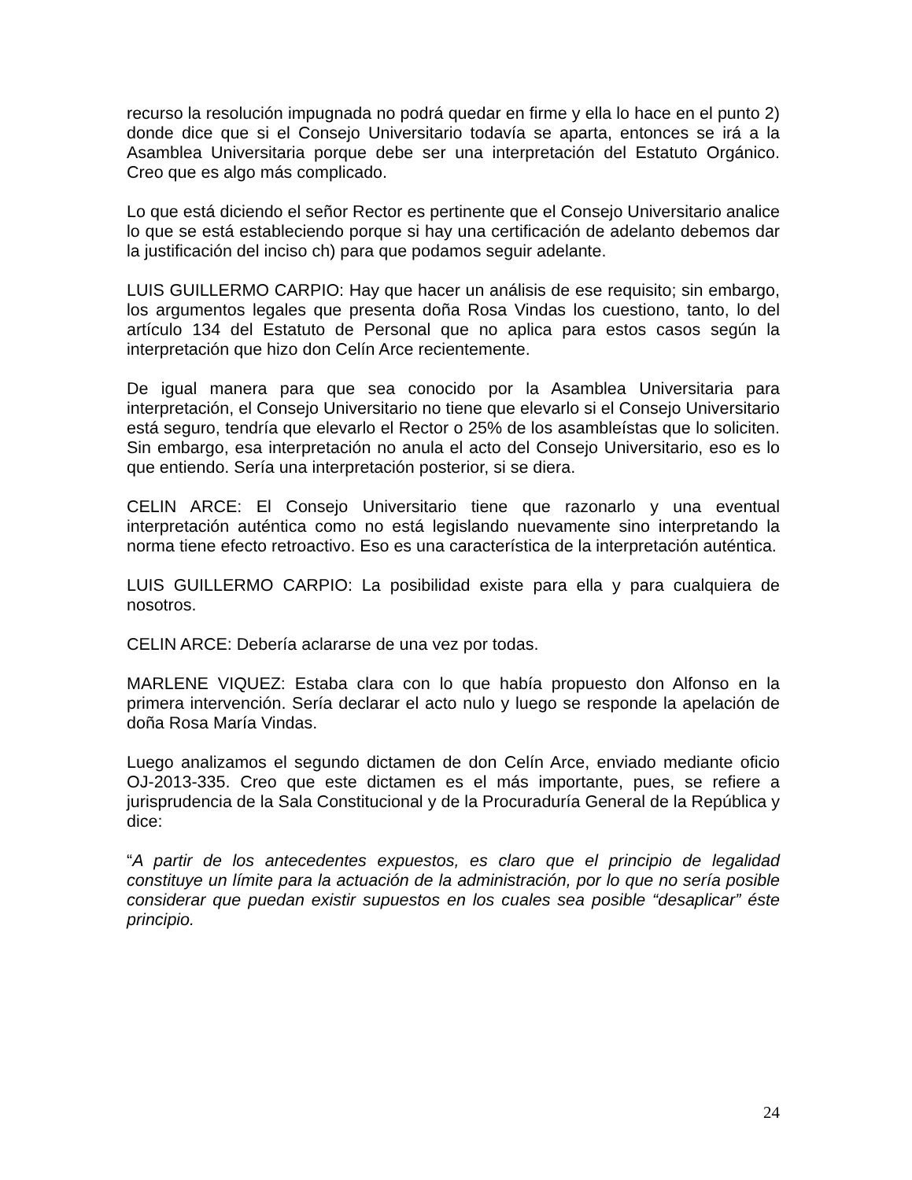recurso la resolución impugnada no podrá quedar en firme y ella lo hace en el punto 2) donde dice que si el Consejo Universitario todavía se aparta, entonces se irá a la Asamblea Universitaria porque debe ser una interpretación del Estatuto Orgánico. Creo que es algo más complicado.
Lo que está diciendo el señor Rector es pertinente que el Consejo Universitario analice lo que se está estableciendo porque si hay una certificación de adelanto debemos dar la justificación del inciso ch) para que podamos seguir adelante.
LUIS GUILLERMO CARPIO: Hay que hacer un análisis de ese requisito; sin embargo, los argumentos legales que presenta doña Rosa Vindas los cuestiono, tanto, lo del artículo 134 del Estatuto de Personal que no aplica para estos casos según la interpretación que hizo don Celín Arce recientemente.
De igual manera para que sea conocido por la Asamblea Universitaria para interpretación, el Consejo Universitario no tiene que elevarlo si el Consejo Universitario está seguro, tendría que elevarlo el Rector o 25% de los asambleístas que lo soliciten. Sin embargo, esa interpretación no anula el acto del Consejo Universitario, eso es lo que entiendo. Sería una interpretación posterior, si se diera.
CELIN ARCE: El Consejo Universitario tiene que razonarlo y una eventual interpretación auténtica como no está legislando nuevamente sino interpretando la norma tiene efecto retroactivo. Eso es una característica de la interpretación auténtica.
LUIS GUILLERMO CARPIO: La posibilidad existe para ella y para cualquiera de nosotros.
CELIN ARCE: Debería aclararse de una vez por todas.
MARLENE VIQUEZ: Estaba clara con lo que había propuesto don Alfonso en la primera intervención. Sería declarar el acto nulo y luego se responde la apelación de doña Rosa María Vindas.
Luego analizamos el segundo dictamen de don Celín Arce, enviado mediante oficio OJ-2013-335. Creo que este dictamen es el más importante, pues, se refiere a jurisprudencia de la Sala Constitucional y de la Procuraduría General de la República y dice:
“A partir de los antecedentes expuestos, es claro que el principio de legalidad constituye un límite para la actuación de la administración, por lo que no sería posible considerar que puedan existir supuestos en los cuales sea posible “desaplicar” éste principio.
24